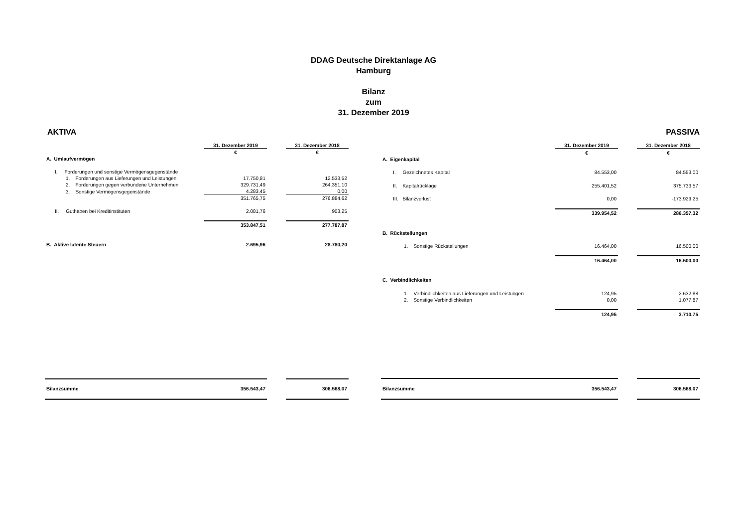DDAG Deutsche Direktanlage AG
Hamburg
Bilanz
zum
31. Dezember 2019
AKTIVA PASSIVA
| | 31. Dezember 2019 | | 31. Dezember 2018 |
| --- | --- | --- | --- |
| | € | | € |
| A. Umlaufvermögen | | | |
| I. Forderungen und sonstige Vermögensgegenstände | | | |
| 1. Forderungen aus Lieferungen und Leistungen | 17.750,81 | | 12.533,52 |
| 2. Forderungen gegen verbundene Unternehmen | 329.731,49 | | 264.351,10 |
| 3. Sonstige Vermögensgegenstände | 4.283,45 | | 0,00 |
| | 351.765,75 | | 276.884,62 |
| II. Guthaben bei Kreditinstituten | 2.081,76 | | 903,25 |
| | 353.847,51 | | 277.787,87 |
| B. Aktive latente Steuern | 2.695,96 | | 28.780,20 |
| Bilanzsumme | 356.543,47 | | 306.568,07 |
| | 31. Dezember 2019 | | 31. Dezember 2018 |
| --- | --- | --- | --- |
| | € | | € |
| A. Eigenkapital | | | |
| I. Gezeichnetes Kapital | 84.553,00 | | 84.553,00 |
| II. Kapitalrücklage | 255.401,52 | | 375.733,57 |
| III. Bilanzverlust | 0,00 | | -173.929,25 |
| | 339.954,52 | | 286.357,32 |
| B. Rückstellungen | | | |
| 1. Sonstige Rückstellungen | 16.464,00 | | 16.500,00 |
| | 16.464,00 | | 16.500,00 |
| C. Verbindlichkeiten | | | |
| 1. Verbindlichkeiten aus Lieferungen und Leistungen | 124,95 | | 2.632,88 |
| 2. Sonstige Verbindlichkeiten | 0,00 | | 1.077,87 |
| | 124,95 | | 3.710,75 |
| Bilanzsumme | 356.543,47 | | 306.568,07 |